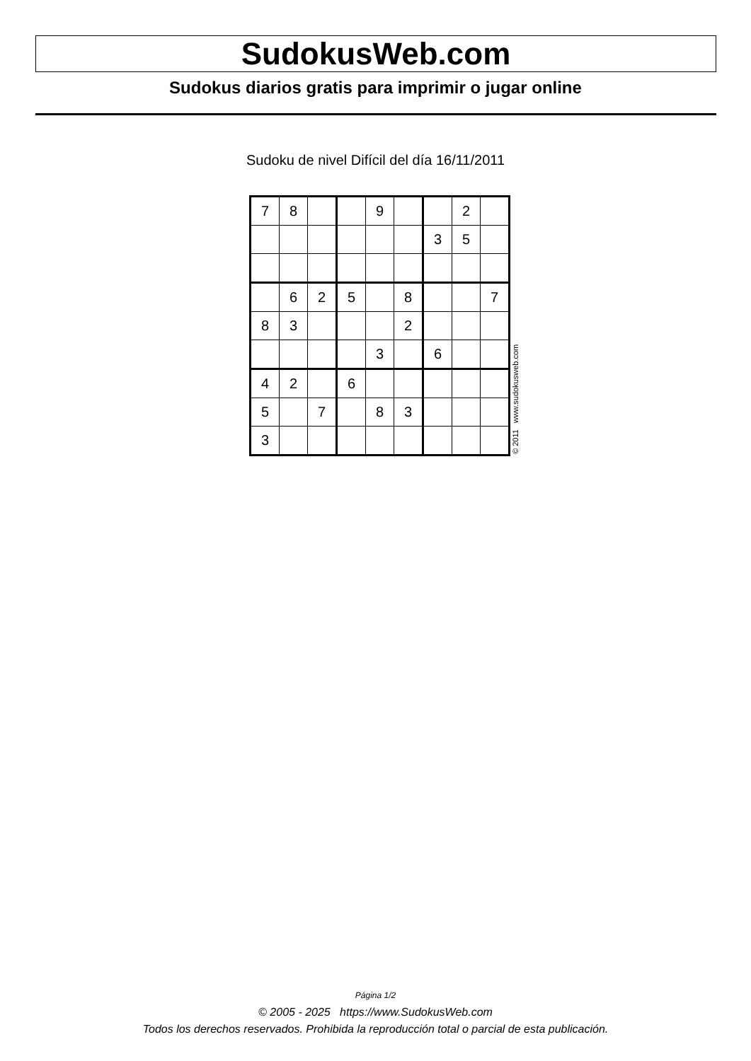SudokusWeb.com
Sudokus diarios gratis para imprimir o jugar online
Sudoku de nivel Difícil del día 16/11/2011
| 7 | 8 | | | 9 | | | 2 | |
| | | | | | | 3 | 5 | |
| | 6 | 2 | 5 | | 8 | | | 7 |
| 8 | 3 | | | | 2 | | | |
| | | | | 3 | | 6 | | |
| 4 | 2 | | 6 | | | | | |
| 5 | | 7 | | 8 | 3 | | | |
| 3 | | | | | | | | |
© 2011 www.sudokusweb.com
Página 1/2
© 2005 - 2025 https://www.SudokusWeb.com
Todos los derechos reservados. Prohibida la reproducción total o parcial de esta publicación.